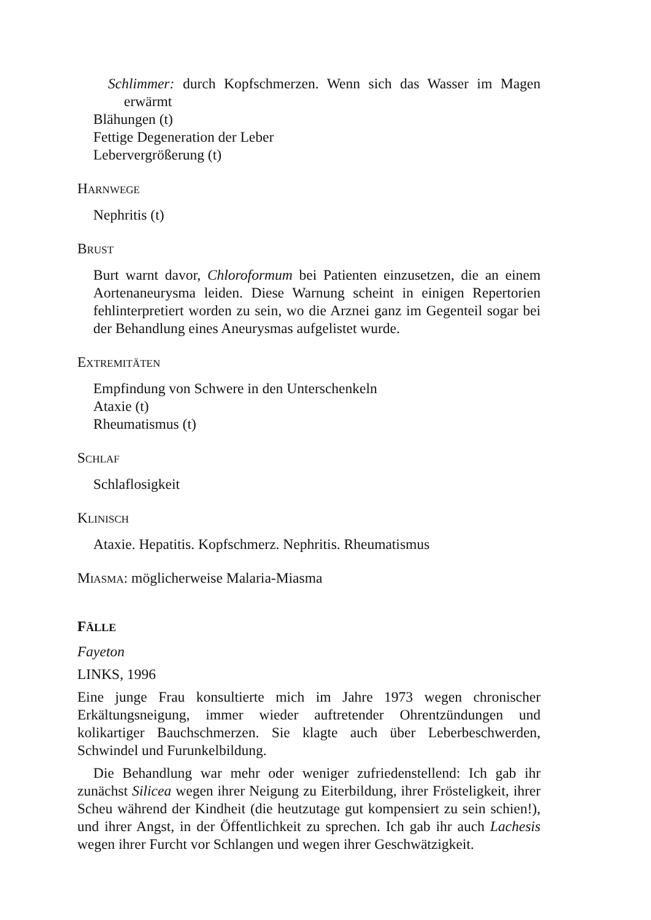Schlimmer: durch Kopfschmerzen. Wenn sich das Wasser im Magen erwärmt
Blähungen (t)
Fettige Degeneration der Leber
Lebervergrößerung (t)
HARNWEGE
Nephritis (t)
BRUST
Burt warnt davor, Chloroformum bei Patienten einzusetzen, die an einem Aortenaneurysma leiden. Diese Warnung scheint in einigen Repertorien fehlinterpretiert worden zu sein, wo die Arznei ganz im Gegenteil sogar bei der Behandlung eines Aneurysmas aufgelistet wurde.
EXTREMITÄTEN
Empfindung von Schwere in den Unterschenkeln
Ataxie (t)
Rheumatismus (t)
SCHLAF
Schlaflosigkeit
KLINISCH
Ataxie. Hepatitis. Kopfschmerz. Nephritis. Rheumatismus
MIASMA: möglicherweise Malaria-Miasma
FÄLLE
Fayeton
LINKS, 1996
Eine junge Frau konsultierte mich im Jahre 1973 wegen chronischer Erkältungsneigung, immer wieder auftretender Ohrentzündungen und kolikartiger Bauchschmerzen. Sie klagte auch über Leberbeschwerden, Schwindel und Furunkelbildung.
Die Behandlung war mehr oder weniger zufriedenstellend: Ich gab ihr zunächst Silicea wegen ihrer Neigung zu Eiterbildung, ihrer Frösteligkeit, ihrer Scheu während der Kindheit (die heutzutage gut kompensiert zu sein schien!), und ihrer Angst, in der Öffentlichkeit zu sprechen. Ich gab ihr auch Lachesis wegen ihrer Furcht vor Schlangen und wegen ihrer Geschwätzigkeit.